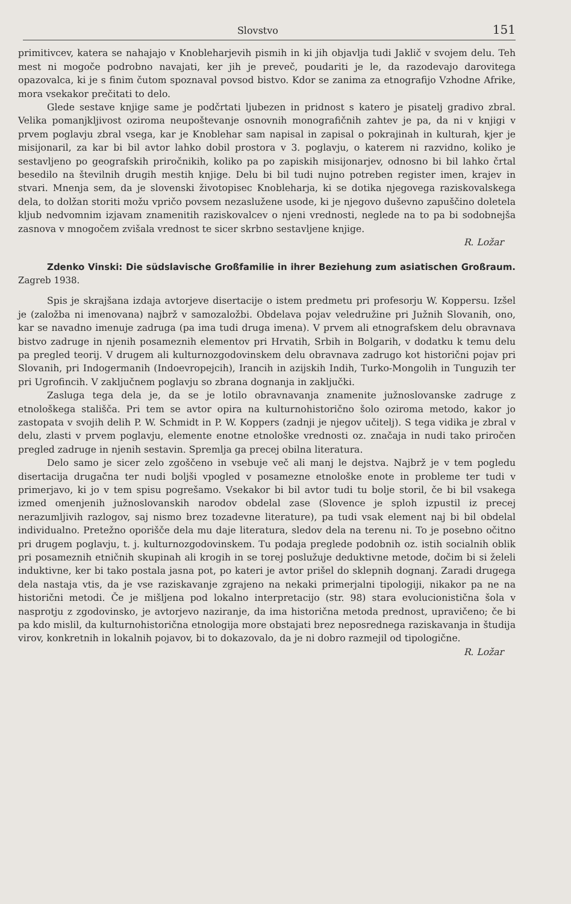Slovstvo 151
primitivcev, katera se nahajajo v Knobleharjevih pismih in ki jih objavlja tudi Jaklič v svojem delu. Teh mest ni mogoče podrobno navajati, ker jih je preveč, poudariti je le, da razodevajo darovitega opazovalca, ki je s finim čutom spoznaval povsod bistvo. Kdor se zanima za etnografijo Vzhodne Afrike, mora vsekakor prečitati to delo.
Glede sestave knjige same je podčrtati ljubezen in pridnost s katero je pisatelj gradivo zbral. Velika pomanjkljivost oziroma neupoštevanje osnovnih monografičnih zahtev je pa, da ni v knjigi v prvem poglavju zbral vsega, kar je Knoblehar sam napisal in zapisal o pokrajinah in kulturah, kjer je misijonaril, za kar bi bil avtor lahko dobil prostora v 3. poglavju, o katerem ni razvidno, koliko je sestavljeno po geografskih priročnikih, koliko pa po zapiskih misijonarjev, odnosno bi bil lahko črtal besedilo na številnih drugih mestih knjige. Delu bi bil tudi nujno potreben register imen, krajev in stvari. Mnenja sem, da je slovenski životopisec Knobleharja, ki se dotika njegovega raziskovalskega dela, to dolžan storiti možu vpričo povsem nezaslužene usode, ki je njegovo duševno zapuščino doletela kljub nedvomnim izjavam znamenitih raziskovalcev o njeni vrednosti, neglede na to pa bi sodobnejša zasnova v mnogočem zvišala vrednost te sicer skrbno sestavljene knjige.
R. Ložar
Zdenko Vinski: Die südslavische Großfamilie in ihrer Beziehung zum asiatischen Großraum. Zagreb 1938.
Spis je skrajšana izdaja avtorjeve disertacije o istem predmetu pri profesorju W. Koppersu. Izšel je (založba ni imenovana) najbrž v samozaložbi. Obdelava pojav veledružine pri Južnih Slovanih, ono, kar se navadno imenuje zadruga (pa ima tudi druga imena). V prvem ali etnografskem delu obravnava bistvo zadruge in njenih posameznih elementov pri Hrvatih, Srbih in Bolgarih, v dodatku k temu delu pa pregled teorij. V drugem ali kulturnozgodovinskem delu obravnava zadrugo kot historični pojav pri Slovanih, pri Indogermanih (Indoevropejcih), Irancih in azijskih Indih, Turko-Mongolih in Tunguzih ter pri Ugrofincih. V zaključnem poglavju so zbrana dognanja in zaključki.
Zasluga tega dela je, da se je lotilo obravnavanja znamenite južnoslovanske zadruge z etnološkega stališča. Pri tem se avtor opira na kulturnohistorično šolo oziroma metodo, kakor jo zastopata v svojih delih P. W. Schmidt in P. W. Koppers (zadnji je njegov učitelj). S tega vidika je zbral v delu, zlasti v prvem poglavju, elemente enotne etnološke vrednosti oz. značaja in nudi tako priročen pregled zadruge in njenih sestavin. Spremlja ga precej obilna literatura.
Delo samo je sicer zelo zgoščeno in vsebuje več ali manj le dejstva. Najbrž je v tem pogledu disertacija drugačna ter nudi boljši vpogled v posamezne etnološke enote in probleme ter tudi v primerjavo, ki jo v tem spisu pogrešamo. Vsekakor bi bil avtor tudi tu bolje storil, če bi bil vsakega izmed omenjenih južnoslovanskih narodov obdelal zase (Slovence je sploh izpustil iz precej nerazumljivih razlogov, saj nismo brez tozadevne literature), pa tudi vsak element naj bi bil obdelal individualno. Pretežno oporišče dela mu daje literatura, sledov dela na terenu ni. To je posebno očitno pri drugem poglavju, t. j. kulturnozgodovinskem. Tu podaja preglede podobnih oz. istih socialnih oblik pri posameznih etničnih skupinah ali krogih in se torej poslužuje deduktivne metode, dočim bi si želeli induktivne, ker bi tako postala jasna pot, po kateri je avtor prišel do sklepnih dognanj. Zaradi drugega dela nastaja vtis, da je vse raziskavanje zgrajeno na nekaki primerjalni tipologiji, nikakor pa ne na historični metodi. Če je mišljena pod lokalno interpretacijo (str. 98) stara evolucionistična šola v nasprotju z zgodovinsko, je avtorjevo naziranje, da ima historična metoda prednost, upravičeno; če bi pa kdo mislil, da kulturnohistorična etnologija more obstajati brez neposrednega raziskavanja in študija virov, konkretnih in lokalnih pojavov, bi to dokazovalo, da je ni dobro razmejil od tipologične.
R. Ložar